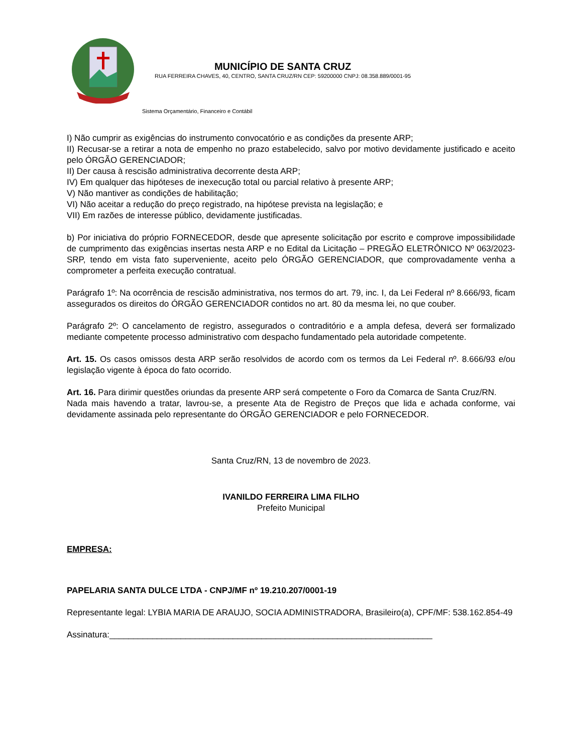MUNICÍPIO DE SANTA CRUZ
RUA FERREIRA CHAVES, 40, CENTRO, SANTA CRUZ/RN CEP: 59200000 CNPJ: 08.358.889/0001-95
Sistema Orçamentário, Financeiro e Contábil
I) Não cumprir as exigências do instrumento convocatório e as condições da presente ARP;
II) Recusar-se a retirar a nota de empenho no prazo estabelecido, salvo por motivo devidamente justificado e aceito pelo ÓRGÃO GERENCIADOR;
II) Der causa à rescisão administrativa decorrente desta ARP;
IV) Em qualquer das hipóteses de inexecução total ou parcial relativo à presente ARP;
V) Não mantiver as condições de habilitação;
VI) Não aceitar a redução do preço registrado, na hipótese prevista na legislação; e
VII) Em razões de interesse público, devidamente justificadas.
b) Por iniciativa do próprio FORNECEDOR, desde que apresente solicitação por escrito e comprove impossibilidade de cumprimento das exigências insertas nesta ARP e no Edital da Licitação – PREGÃO ELETRÔNICO Nº 063/2023-SRP, tendo em vista fato superveniente, aceito pelo ÓRGÃO GERENCIADOR, que comprovadamente venha a comprometer a perfeita execução contratual.
Parágrafo 1º: Na ocorrência de rescisão administrativa, nos termos do art. 79, inc. I, da Lei Federal nº 8.666/93, ficam assegurados os direitos do ÓRGÃO GERENCIADOR contidos no art. 80 da mesma lei, no que couber.
Parágrafo 2º: O cancelamento de registro, assegurados o contraditório e a ampla defesa, deverá ser formalizado mediante competente processo administrativo com despacho fundamentado pela autoridade competente.
Art. 15. Os casos omissos desta ARP serão resolvidos de acordo com os termos da Lei Federal nº. 8.666/93 e/ou legislação vigente à época do fato ocorrido.
Art. 16. Para dirimir questões oriundas da presente ARP será competente o Foro da Comarca de Santa Cruz/RN.
Nada mais havendo a tratar, lavrou-se, a presente Ata de Registro de Preços que lida e achada conforme, vai devidamente assinada pelo representante do ÓRGÃO GERENCIADOR e pelo FORNECEDOR.
Santa Cruz/RN, 13 de novembro de 2023.
IVANILDO FERREIRA LIMA FILHO
Prefeito Municipal
EMPRESA:
PAPELARIA SANTA DULCE LTDA - CNPJ/MF nº 19.210.207/0001-19
Representante legal: LYBIA MARIA DE ARAUJO, SOCIA ADMINISTRADORA, Brasileiro(a), CPF/MF: 538.162.854-49
Assinatura:____________________________________________________________________